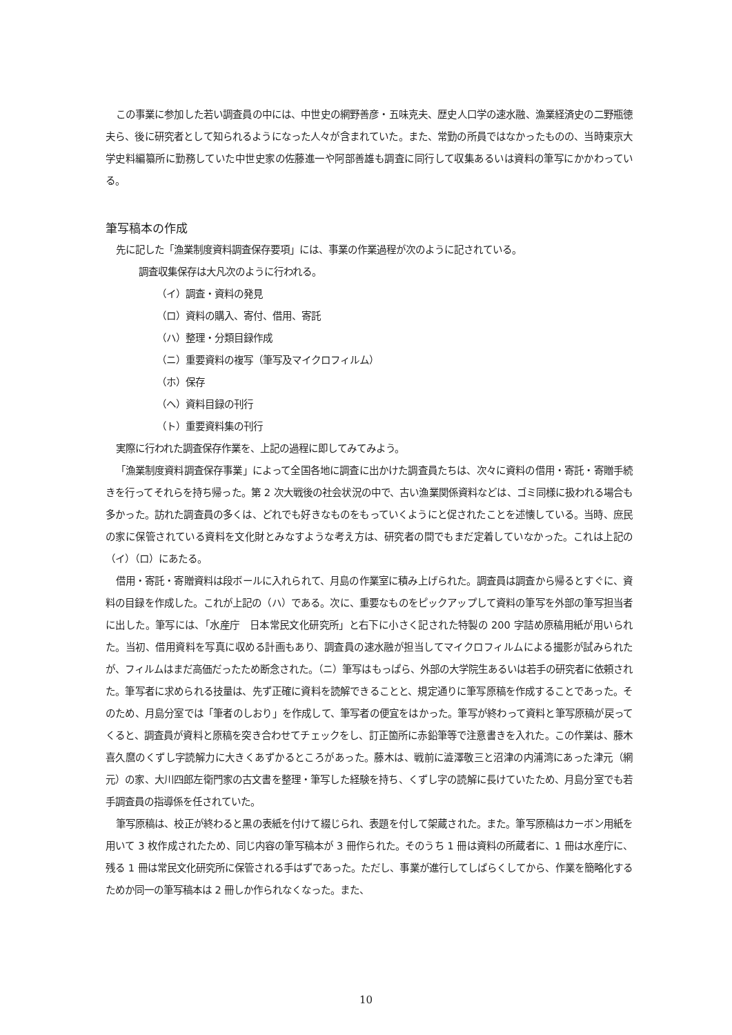この事業に参加した若い調査員の中には、中世史の網野善彦・五味克夫、歴史人口学の速水融、漁業経済史の二野瓶徳夫ら、後に研究者として知られるようになった人々が含まれていた。また、常勤の所員ではなかったものの、当時東京大学史料編纂所に勤務していた中世史家の佐藤進一や阿部善雄も調査に同行して収集あるいは資料の筆写にかかわっている。
筆写稿本の作成
先に記した「漁業制度資料調査保存要項」には、事業の作業過程が次のように記されている。
調査収集保存は大凡次のように行われる。
（イ）調査・資料の発見
（ロ）資料の購入、寄付、借用、寄託
（ハ）整理・分類目録作成
（ニ）重要資料の複写（筆写及マイクロフィルム）
（ホ）保存
（ヘ）資料目録の刊行
（ト）重要資料集の刊行
実際に行われた調査保存作業を、上記の過程に即してみてみよう。
「漁業制度資料調査保存事業」によって全国各地に調査に出かけた調査員たちは、次々に資料の借用・寄託・寄贈手続きを行ってそれらを持ち帰った。第 2 次大戦後の社会状況の中で、古い漁業関係資料などは、ゴミ同様に扱われる場合も多かった。訪れた調査員の多くは、どれでも好きなものをもっていくようにと促されたことを述懐している。当時、庶民の家に保管されている資料を文化財とみなすような考え方は、研究者の間でもまだ定着していなかった。これは上記の（イ）（ロ）にあたる。
借用・寄託・寄贈資料は段ボールに入れられて、月島の作業室に積み上げられた。調査員は調査から帰るとすぐに、資料の目録を作成した。これが上記の（ハ）である。次に、重要なものをピックアップして資料の筆写を外部の筆写担当者に出した。筆写には、「水産庁　日本常民文化研究所」と右下に小さく記された特製の 200 字詰め原稿用紙が用いられた。当初、借用資料を写真に収める計画もあり、調査員の速水融が担当してマイクロフィルムによる撮影が試みられたが、フィルムはまだ高価だったため断念された。（ニ）筆写はもっぱら、外部の大学院生あるいは若手の研究者に依頼された。筆写者に求められる技量は、先ず正確に資料を読解できることと、規定通りに筆写原稿を作成することであった。そのため、月島分室では「筆者のしおり」を作成して、筆写者の便宜をはかった。筆写が終わって資料と筆写原稿が戻ってくると、調査員が資料と原稿を突き合わせてチェックをし、訂正箇所に赤鉛筆等で注意書きを入れた。この作業は、藤木喜久麿のくずし字読解力に大きくあずかるところがあった。藤木は、戦前に澁澤敬三と沼津の内浦湾にあった津元（網元）の家、大川四郎左衛門家の古文書を整理・筆写した経験を持ち、くずし字の読解に長けていたため、月島分室でも若手調査員の指導係を任されていた。
筆写原稿は、校正が終わると黒の表紙を付けて綴じられ、表題を付して架蔵された。また。筆写原稿はカーボン用紙を用いて 3 枚作成されたため、同じ内容の筆写稿本が 3 冊作られた。そのうち 1 冊は資料の所蔵者に、1 冊は水産庁に、残る 1 冊は常民文化研究所に保管される手はずであった。ただし、事業が進行してしばらくしてから、作業を簡略化するためか同一の筆写稿本は 2 冊しか作られなくなった。また、
10